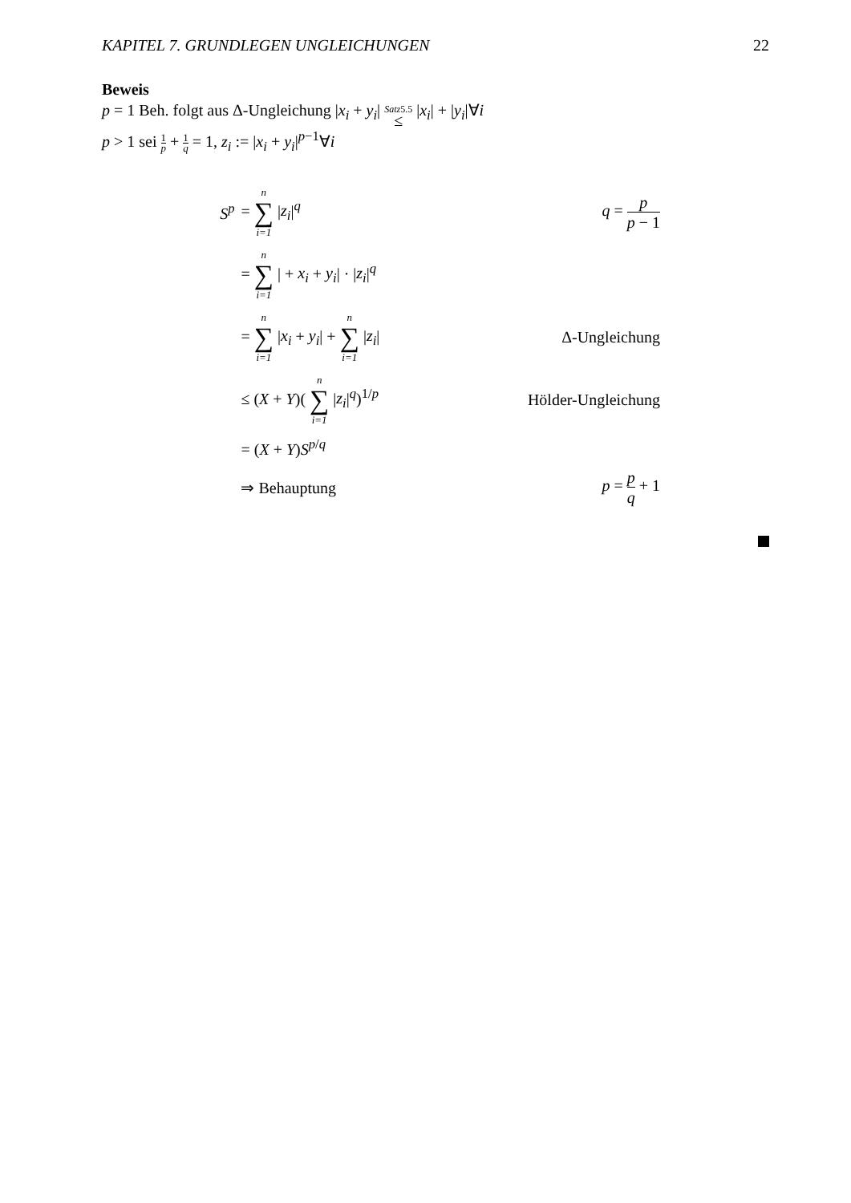KAPITEL 7. GRUNDLEGEN UNGLEICHUNGEN 22
Beweis
p = 1 Beh. folgt aus Δ-Ungleichung |x<sub>i</sub> + y<sub>i</sub>| Satz5.5 ≤ |x<sub>i</sub>| + |y<sub>i</sub>|∀i
p > 1 sei 1 p + 1 q = 1, z<sub>i</sub> := |x<sub>i</sub> + y<sub>i</sub>|<sup>p−1</sup>∀i
| S<sup>p</sup> | = n ∑ i=1 / z<sub>i</sub> /<sup>q</sup> | q = p p − 1 |
| | = n ∑ i=1 / + x<sub>i</sub> + y<sub>i</sub> / · / z<sub>i</sub> /<sup>q</sup> | |
| | = n ∑ i=1 / x<sub>i</sub> + y<sub>i</sub> / + n ∑ i=1 / z<sub>i</sub> / | Δ-Ungleichung |
| | ≤ ( X + Y )( n ∑ i=1 / z<sub>i</sub> /<sup>q</sup>)<sup>1/p</sup> | Hölder-Ungleichung |
| | = ( X + Y ) S<sup>p/q</sup> | |
| | ⇒ Behauptung | p = p q + 1 |